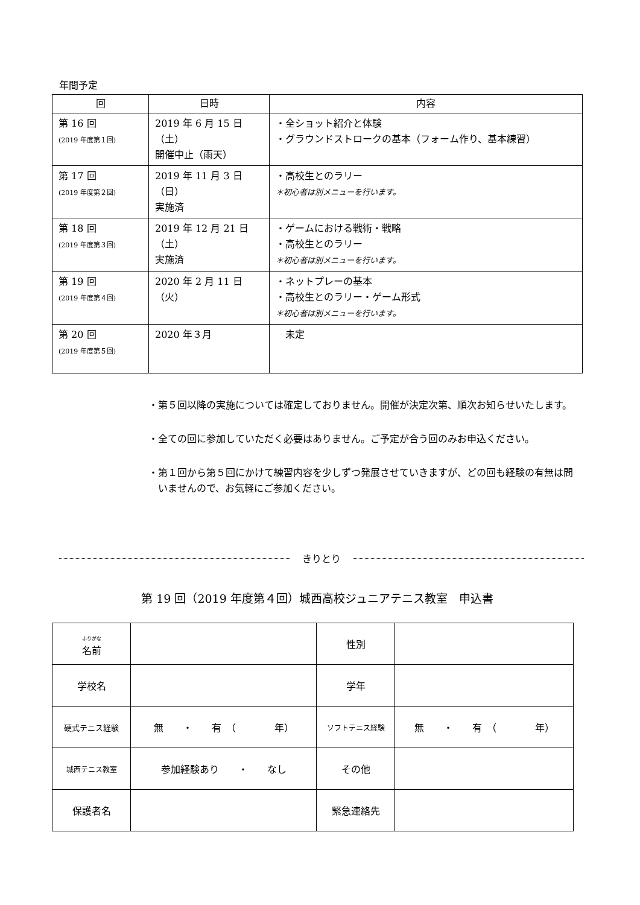年間予定
| 回 | 日時 | 内容 |
| --- | --- | --- |
| 第 16 回 (2019 年度第１回) | 2019 年 6 月 15 日（土） 開催中止（雨天） | ・全ショット紹介と体験 ・グラウンドストロークの基本（フォーム作り、基本練習） |
| 第 17 回 (2019 年度第２回) | 2019 年 11 月 3 日（日） 実施済 | ・高校生とのラリー ＊初心者は別メニューを行います。 |
| 第 18 回 (2019 年度第３回) | 2019 年 12 月 21 日（土） 実施済 | ・ゲームにおける戦術・戦略 ・高校生とのラリー ＊初心者は別メニューを行います。 |
| 第 19 回 (2019 年度第４回) | 2020 年 2 月 11 日（火） | ・ネットプレーの基本 ・高校生とのラリー・ゲーム形式 ＊初心者は別メニューを行います。 |
| 第 20 回 (2019 年度第５回) | 2020 年３月 | 未定 |
・第５回以降の実施については確定しておりません。開催が決定次第、順次お知らせいたします。
・全ての回に参加していただく必要はありません。ご予定が合う回のみお申込ください。
・第１回から第５回にかけて練習内容を少しずつ発展させていきますが、どの回も経験の有無は問いませんので、お気軽にご参加ください。
きりとり
第 19 回（2019 年度第４回）城西高校ジュニアテニス教室　申込書
| ふりがな 名前 | | 性別 | |
| 学校名 | | 学年 | |
| 硬式テニス経験 | 無 ・ 有 （ 年） | ソフトテニス経験 | 無 ・ 有 （ 年） |
| 城西テニス教室 | 参加経験あり ・ なし | その他 | |
| 保護者名 | | 緊急連絡先 | |